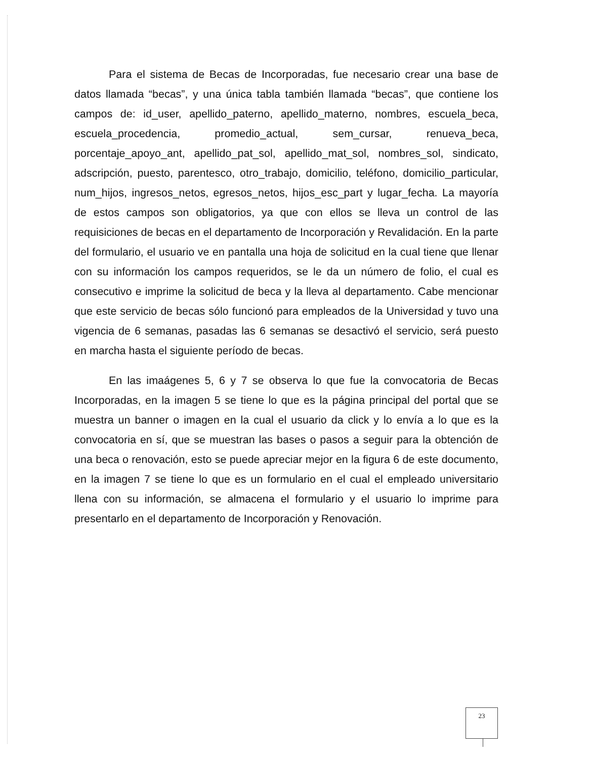Para el sistema de Becas de Incorporadas, fue necesario crear una base de datos llamada “becas”, y una única tabla también llamada “becas”, que contiene los campos de: id_user, apellido_paterno, apellido_materno, nombres, escuela_beca, escuela_procedencia, promedio_actual, sem_cursar, renueva_beca, porcentaje_apoyo_ant, apellido_pat_sol, apellido_mat_sol, nombres_sol, sindicato, adscripción, puesto, parentesco, otro_trabajo, domicilio, teléfono, domicilio_particular, num_hijos, ingresos_netos, egresos_netos, hijos_esc_part y lugar_fecha. La mayoría de estos campos son obligatorios, ya que con ellos se lleva un control de las requisiciones de becas en el departamento de Incorporación y Revalidación. En la parte del formulario, el usuario ve en pantalla una hoja de solicitud en la cual tiene que llenar con su información los campos requeridos, se le da un número de folio, el cual es consecutivo e imprime la solicitud de beca y la lleva al departamento. Cabe mencionar que este servicio de becas sólo funcionó para empleados de la Universidad y tuvo una vigencia de 6 semanas, pasadas las 6 semanas se desactivó el servicio, será puesto en marcha hasta el siguiente período de becas.
En las imaágenes 5, 6 y 7 se observa lo que fue la convocatoria de Becas Incorporadas, en la imagen 5 se tiene lo que es la página principal del portal que se muestra un banner o imagen en la cual el usuario da click y lo envía a lo que es la convocatoria en sí, que se muestran las bases o pasos a seguir para la obtención de una beca o renovación, esto se puede apreciar mejor en la figura 6 de este documento, en la imagen 7 se tiene lo que es un formulario en el cual el empleado universitario llena con su información, se almacena el formulario y el usuario lo imprime para presentarlo en el departamento de Incorporación y Renovación.
23